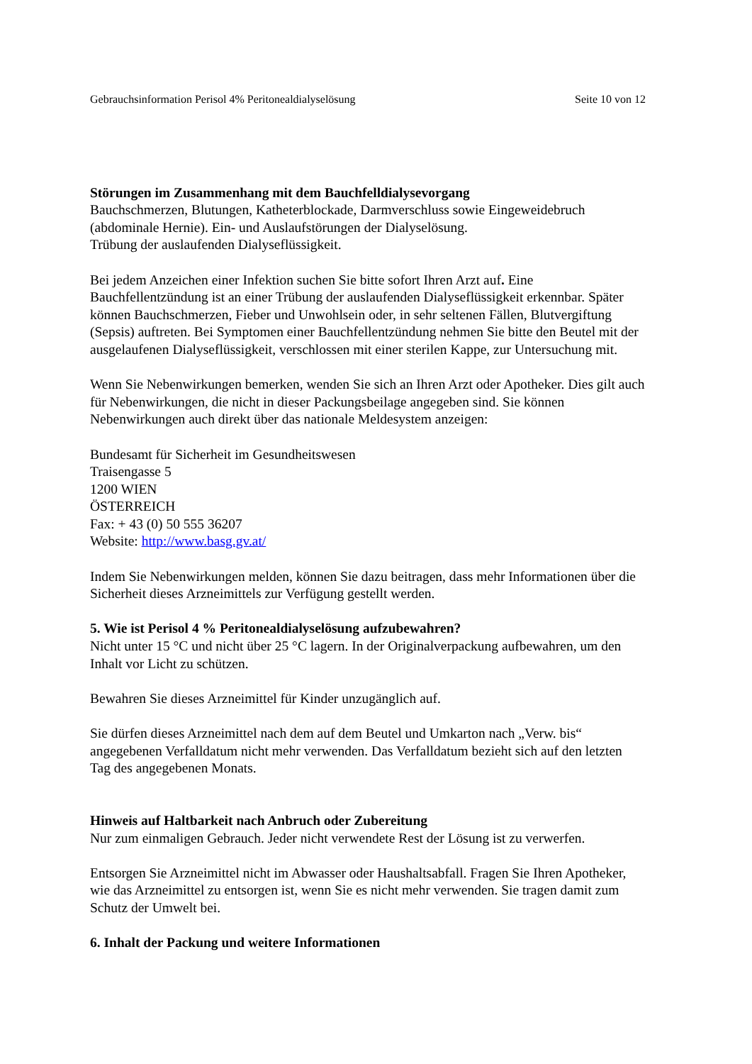Gebrauchsinformation Perisol 4% Peritonealdialyselösung Seite 10 von 12
Störungen im Zusammenhang mit dem Bauchfelldialysevorgang
Bauchschmerzen, Blutungen, Katheterblockade, Darmverschluss sowie Eingeweidebruch (abdominale Hernie). Ein- und Auslaufstörungen der Dialyselösung.
Trübung der auslaufenden Dialyseflüssigkeit.
Bei jedem Anzeichen einer Infektion suchen Sie bitte sofort Ihren Arzt auf. Eine Bauchfellentzündung ist an einer Trübung der auslaufenden Dialyseflüssigkeit erkennbar. Später können Bauchschmerzen, Fieber und Unwohlsein oder, in sehr seltenen Fällen, Blutvergiftung (Sepsis) auftreten. Bei Symptomen einer Bauchfellentzündung nehmen Sie bitte den Beutel mit der ausgelaufenen Dialyseflüssigkeit, verschlossen mit einer sterilen Kappe, zur Untersuchung mit.
Wenn Sie Nebenwirkungen bemerken, wenden Sie sich an Ihren Arzt oder Apotheker. Dies gilt auch für Nebenwirkungen, die nicht in dieser Packungsbeilage angegeben sind. Sie können Nebenwirkungen auch direkt über das nationale Meldesystem anzeigen:
Bundesamt für Sicherheit im Gesundheitswesen
Traisengasse 5
1200 WIEN
ÖSTERREICH
Fax: + 43 (0) 50 555 36207
Website: http://www.basg.gv.at/
Indem Sie Nebenwirkungen melden, können Sie dazu beitragen, dass mehr Informationen über die Sicherheit dieses Arzneimittels zur Verfügung gestellt werden.
5. Wie ist Perisol 4 % Peritonealdialyselösung aufzubewahren?
Nicht unter 15 °C und nicht über 25 °C lagern. In der Originalverpackung aufbewahren, um den Inhalt vor Licht zu schützen.
Bewahren Sie dieses Arzneimittel für Kinder unzugänglich auf.
Sie dürfen dieses Arzneimittel nach dem auf dem Beutel und Umkarton nach „Verw. bis“ angegebenen Verfalldatum nicht mehr verwenden. Das Verfalldatum bezieht sich auf den letzten Tag des angegebenen Monats.
Hinweis auf Haltbarkeit nach Anbruch oder Zubereitung
Nur zum einmaligen Gebrauch. Jeder nicht verwendete Rest der Lösung ist zu verwerfen.
Entsorgen Sie Arzneimittel nicht im Abwasser oder Haushaltsabfall. Fragen Sie Ihren Apotheker, wie das Arzneimittel zu entsorgen ist, wenn Sie es nicht mehr verwenden. Sie tragen damit zum Schutz der Umwelt bei.
6. Inhalt der Packung und weitere Informationen